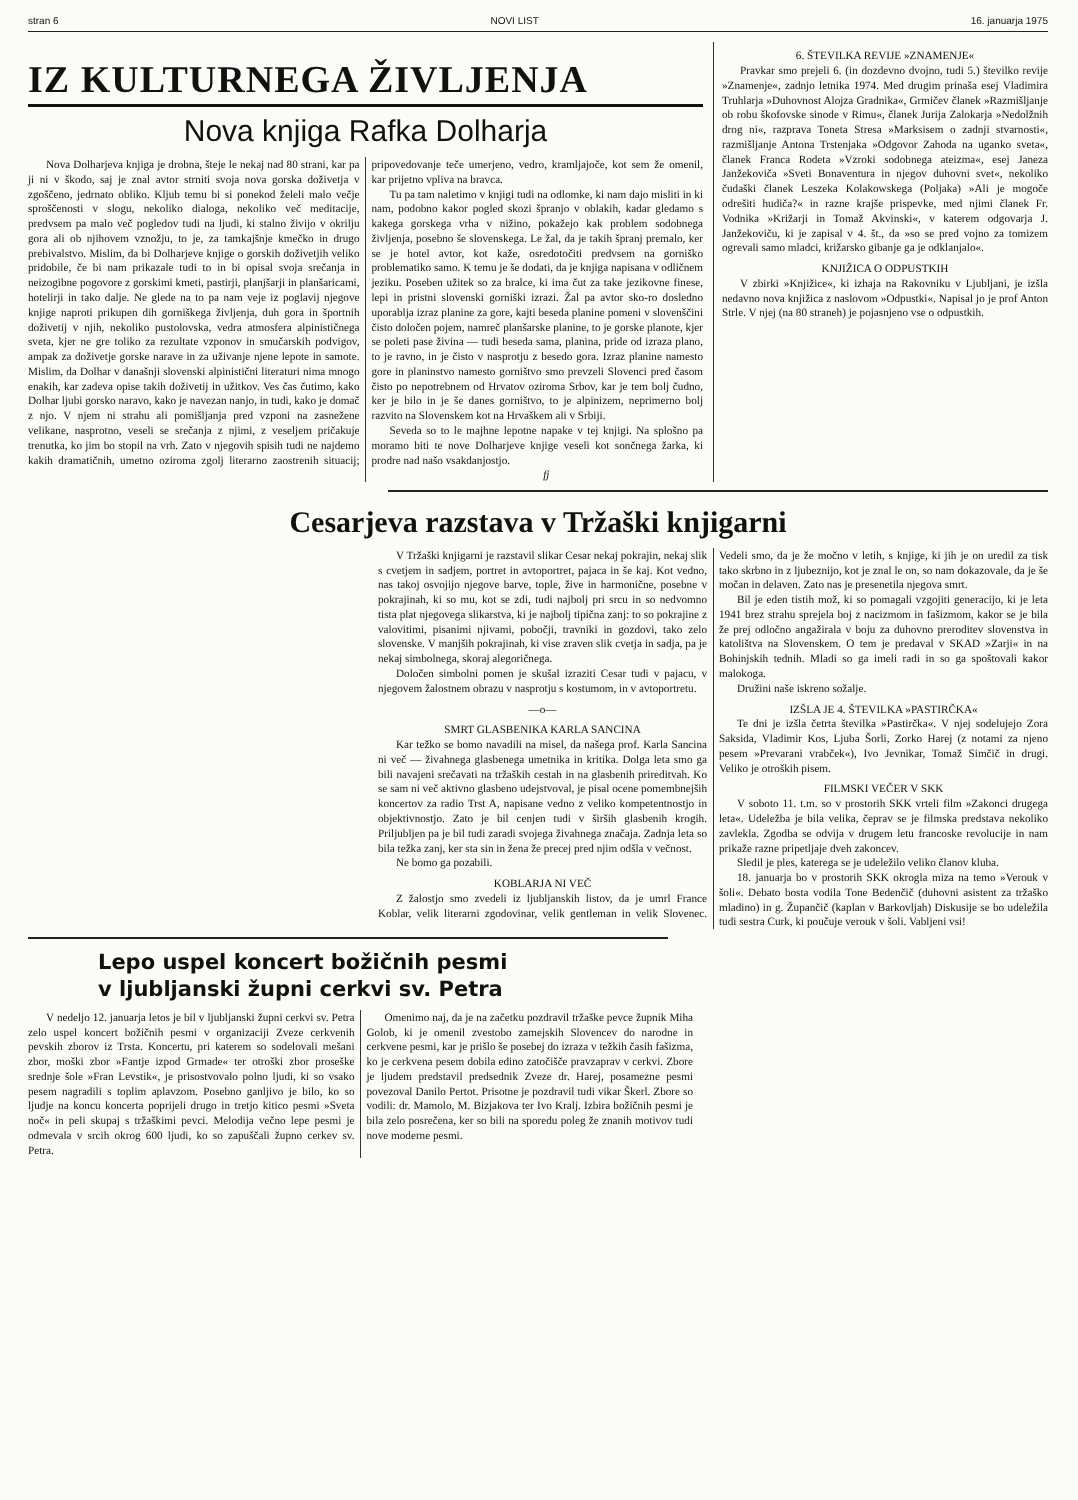stran 6 NOVI LIST 16. januarja 1975
IZ KULTURNEGA ŽIVLJENJA
Nova knjiga Rafka Dolharja
Nova Dolharjeva knjiga je drobna, šteje le nekaj nad 80 strani, kar pa ji ni v škodo, saj je znal avtor strniti svoja nova gorska doživetja v zgoščeno, jedrnato obliko. Kljub temu bi si ponekod želeli malo večje sproščenosti v slogu, nekoliko dialoga, nekoliko več meditacije, predvsem pa malo več pogledov tudi na ljudi, ki stalno živijo v okrilju gora ali ob njihovem vznožju, to je, za tamkajšnje kmečko in drugo prebivalstvo. Mislim, da bi Dolharjeve knjige o gorskih doživetjih veliko pridobile, če bi nam prikazale tudi to in bi opisal svoja srečanja in neizogibne pogovore z gorskimi kmeti, pastirji, planjšarji in planšaricami, hotelirji in tako dalje. Ne glede na to pa nam veje iz poglavij njegove knjige naproti prikupen dih gorniškega življenja, duh gora in športnih doživetij v njih, nekoliko pustolovska, vedra atmosfera alpinističnega sveta, kjer ne gre toliko za rezultate vzponov in smučarskih podvigov, ampak za doživetje gorske narave in za uživanje njene lepote in samote. Mislim, da Dolhar v današnji slovenski alpinistični literaturi nima mnogo enakih, kar zadeva opise takih doživetij in užitkov. Ves čas čutimo, kako Dolhar ljubi gorsko naravo, kako je navezan nanjo, in tudi, kako je domač z njo. V njem ni strahu ali pomišljanja pred vzponi na zasnežene velikane, nasprotno, veseli se srečanja z njimi, z veseljem pričakuje trenutka, ko jim bo stopil na vrh. Zato v njegovih spisih tudi ne najdemo kakih dramatičnih, umetno oziroma zgolj literarno zaostrenih situacij; pripovedovanje teče umerjeno, vedro, kramljajoče, kot sem že omenil, kar prijetno vpliva na bravca.
Tu pa tam naletimo v knjigi tudi na odlomke, ki nam dajo misliti in ki nam, podobno kakor pogled skozi špranjo v oblakih, kadar gledamo s kakega gorskega vrha v nižino, pokažejo kak problem sodobnega življenja, posebno še slovenskega. Le žal, da je takih špranj premalo, ker se je hotel avtor, kot kaže, osredotočiti predvsem na gorniško problematiko samo. K temu je še dodati, da je knjiga napisana v odličnem jeziku. Poseben užitek so za bralce, ki ima čut za take jezikovne finese, lepi in pristni slovenski gorniški izrazi. Žal pa avtor sko-ro dosledno uporablja izraz planine za gore, kajti beseda planine pomeni v slovenščini čisto določen pojem, namreč planšarske planine, to je gorske planote, kjer se poleti pase živina — tudi beseda sama, planina, pride od izraza plano, to je ravno, in je čisto v nasprotju z besedo gora. Izraz planine namesto gore in planinstvo namesto gorništvo smo prevzeli Slovenci pred časom čisto po nepotrebnem od Hrvatov oziroma Srbov, kar je tem bolj čudno, ker je bilo in je še danes gorništvo, to je alpinizem, neprimerno bolj razvito na Slovenskem kot na Hrvaškem ali v Srbiji.
Seveda so to le majhne lepotne napake v tej knjigi. Na splošno pa moramo biti te nove Dolharjeve knjige veseli kot sončnega žarka, ki prodre nad našo vsakdanjostjo.
fj
6. ŠTEVILKA REVIJE »ZNAMENJE«
Pravkar smo prejeli 6. (in dozdevno dvojno, tudi 5.) številko revije »Znamenje«, zadnjo letnika 1974. Med drugim prinaša esej Vladimira Truhlarja »Duhovnost Alojza Gradnika«, Grmičev članek »Razmišljanje ob robu škofovske sinode v Rimu«, članek Jurija Zalokarja »Nedolžnih drog ni«, razprava Toneta Stresa »Marksisem o zadnji stvarnosti«, razmišljanje Antona Trstenjaka »Odgovor Zahoda na uganko sveta«, članek Franca Rodeta »Vzroki sodobnega ateizma«, esej Janeza Janžekoviča »Sveti Bonaventura in njegov duhovni svet«, nekoliko čudaški članek Leszeka Kolakowskega (Poljaka) »Ali je mogoče odrešiti hudiča?« in razne krajše prispevke, med njimi članek Fr. Vodnika »Križarji in Tomaž Akvinski«, v katerem odgovarja J. Janžekoviču, ki je zapisal v 4. št., da »so se pred vojno za tomizem ogrevali samo mladci, križarsko gibanje ga je odklanjalo«.
KNJIŽICA O ODPUSTKIH
V zbirki »Knjižice«, ki izhaja na Rakovniku v Ljubljani, je izšla nedavno nova knjižica z naslovom »Odpustki«. Napisal jo je prof Anton Strle. V njej (na 80 straneh) je pojasnjeno vse o odpustkih.
Cesarjeva razstava v Tržaški knjigarni
V Tržaški knjigarni je razstavil slikar Cesar nekaj pokrajin, nekaj slik s cvetjem in sadjem, portret in avtoportret, pajaca in še kaj. Kot vedno, nas takoj osvojijo njegove barve, tople, žive in harmonične, posebne v pokrajinah, ki so mu, kot se zdi, tudi najbolj pri srcu in so nedvomno tista plat njegovega slikarstva, ki je najbolj tipična zanj: to so pokrajine z valovitimi, pisanimi njivami, pobočji, travniki in gozdovi, tako zelo slovenske. V manjših pokrajinah, ki vise zraven slik cvetja in sadja, pa je nekaj simbolnega, skoraj alegoričnega.
Določen simbolni pomen je skušal izraziti Cesar tudi v pajacu, v njegovem žalostnem obrazu v nasprotju s kostumom, in v avtoportretu.
—o—
SMRT GLASBENIKA KARLA SANCINA
Kar težko se bomo navadili na misel, da našega prof. Karla Sancina ni več — živahnega glasbenega umetnika in kritika. Dolga leta smo ga bili navajeni srečavati na tržaških cestah in na glasbenih prireditvah. Ko se sam ni več aktivno glasbeno udejstvoval, je pisal ocene pomembnejših koncertov za radio Trst A, napisane vedno z veliko kompetentnostjo in objektivnostjo. Zato je bil cenjen tudi v širših glasbenih krogih. Priljubljen pa je bil tudi zaradi svojega živahnega značaja. Zadnja leta so bila težka zanj, ker sta sin in žena že precej pred njim odšla v večnost.
Ne bomo ga pozabili.
KOBLARJA NI VEČ
Z žalostjo smo zvedeli iz ljubljanskih listov, da je umrl France Koblar, velik literarni zgodovinar, velik gentleman in velik Slovenec. Vedeli smo, da je že močno v letih, s knjige, ki jih je on uredil za tisk tako skrbno in z ljubeznijo, kot je znal le on, so nam dokazovale, da je še močan in delaven. Zato nas je presenetila njegova smrt.
Bil je eden tistih mož, ki so pomagali vzgojiti generacijo, ki je leta 1941 brez strahu sprejela boj z nacizmom in fašizmom, kakor se je bila že prej odločno angažirala v boju za duhovno preroditev slovenstva in katolištva na Slovenskem. O tem je predaval v SKAD »Zarji« in na Bohinjskih tednih. Mladi so ga imeli radi in so ga spoštovali kakor malokoga.
Družini naše iskreno sožalje.
IZŠLA JE 4. ŠTEVILKA »PASTIRČKA«
Te dni je izšla četrta številka »Pastirčka«. V njej sodelujejo Zora Saksida, Vladimir Kos, Ljuba Šorli, Zorko Harej (z notami za njeno pesem »Prevarani vrabček«), Ivo Jevnikar, Tomaž Simčič in drugi. Veliko je otroških pisem.
FILMSKI VEČER V SKK
V soboto 11. t.m. so v prostorih SKK vrteli film »Zakonci drugega leta«. Udeležba je bila velika, čeprav se je filmska predstava nekoliko zavlekla. Zgodba se odvija v drugem letu francoske revolucije in nam prikaže razne pripetljaje dveh zakoncev.
Sledil je ples, katerega se je udeležilo veliko članov kluba.
18. januarja bo v prostorih SKK okrogla miza na temo »Verouk v šoli«. Debato bosta vodila Tone Bedenčič (duhovni asistent za tržaško mladino) in g. Župančič (kaplan v Barkovljah) Diskusije se bo udeležila tudi sestra Curk, ki poučuje verouk v šoli. Vabljeni vsi!
Lepo uspel koncert božičnih pesmi
v ljubljanski župni cerkvi sv. Petra
V nedeljo 12. januarja letos je bil v ljubljanski župni cerkvi sv. Petra zelo uspel koncert božičnih pesmi v organizaciji Zveze cerkvenih pevskih zborov iz Trsta. Koncertu, pri katerem so sodelovali mešani zbor, moški zbor »Fantje izpod Grmade« ter otroški zbor proseške srednje šole »Fran Levstik«, je prisostvovalo polno ljudi, ki so vsako pesem nagradili s toplim aplavzom. Posebno ganljivo je bilo, ko so ljudje na koncu koncerta poprijeli drugo in tretjo kitico pesmi »Sveta noč« in peli skupaj s tržaškimi pevci. Melodija večno lepe pesmi je odmevala v srcih okrog 600 ljudi, ko so zapuščali župno cerkev sv. Petra.
Omenimo naj, da je na začetku pozdravil tržaške pevce župnik Miha Golob, ki je omenil zvestobo zamejskih Slovencev do narodne in cerkvene pesmi, kar je prišlo še posebej do izraza v težkih časih fašizma, ko je cerkvena pesem dobila edino zatočišče pravzaprav v cerkvi. Zbore je ljudem predstavil predsednik Zveze dr. Harej, posamezne pesmi povezoval Danilo Pertot. Prisotne je pozdravil tudi vikar Škerl. Zbore so vodili: dr. Mamolo, M. Bizjakova ter Ivo Kralj. Izbira božičnih pesmi je bila zelo posrečena, ker so bili na sporedu poleg že znanih motivov tudi nove moderne pesmi.